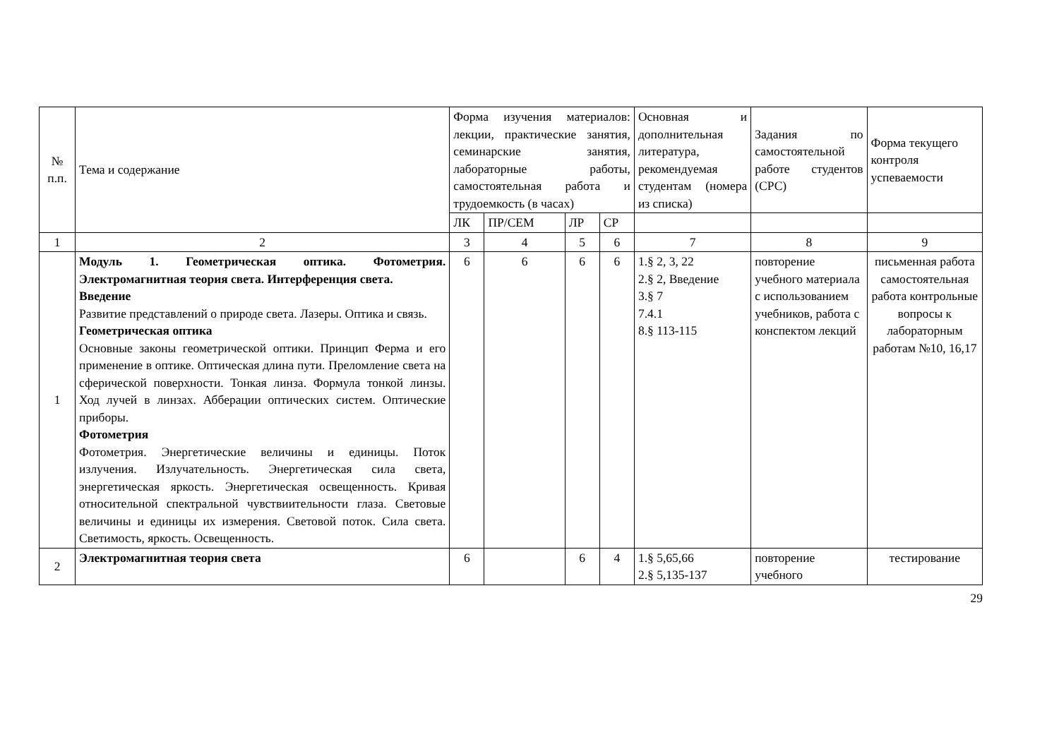| № п.п. | Тема и содержание | Форма изучения материалов: лекции, практические занятия, семинарские занятия, лабораторные работы, самостоятельная работа и трудоемкость (в часах) | | | | Основная и дополнительная литература, рекомендуемая студентам (номера из списка) | Задания по самостоятельной работе студентов (СРС) | Форма текущего контроля успеваемости |
| --- | --- | --- | --- | --- | --- | --- | --- | --- |
| | | ЛК | ПР/СЕМ | ЛР | СР | | | |
| 1 | 2 | 3 | 4 | 5 | 6 | 7 | 8 | 9 |
| 1 | Модуль 1. Геометрическая оптика. Фотометрия. Электромагнитная теория света. Интерференция света. Введение Развитие представлений о природе света. Лазеры. Оптика и связь. Геометрическая оптика Основные законы геометрической оптики. Принцип Ферма и его применение в оптике. Оптическая длина пути. Преломление света на сферической поверхности. Тонкая линза. Формула тонкой линзы. Ход лучей в линзах. Абберации оптических систем. Оптические приборы. Фотометрия Фотометрия. Энергетические величины и единицы. Поток излучения. Излучательность. Энергетическая сила света, энергетическая яркость. Энергетическая освещенность. Кривая относительной спектральной чувствиительности глаза. Световые величины и единицы их измерения. Световой поток. Сила света. Светимость, яркость. Освещенность. | 6 | 6 | 6 | 6 | 1.§ 2, 3, 22 2.§ 2, Введение 3.§ 7 7.4.1 8.§ 113-115 | повторение учебного материала с использованием учебников, работа с конспектом лекций | письменная работа самостоятельная работа контрольные вопросы к лабораторным работам №10, 16,17 |
| 2 | Электромагнитная теория света | 6 | | 6 | 4 | 1.§ 5,65,66 2.§ 5,135-137 | повторение учебного | тестирование |
29